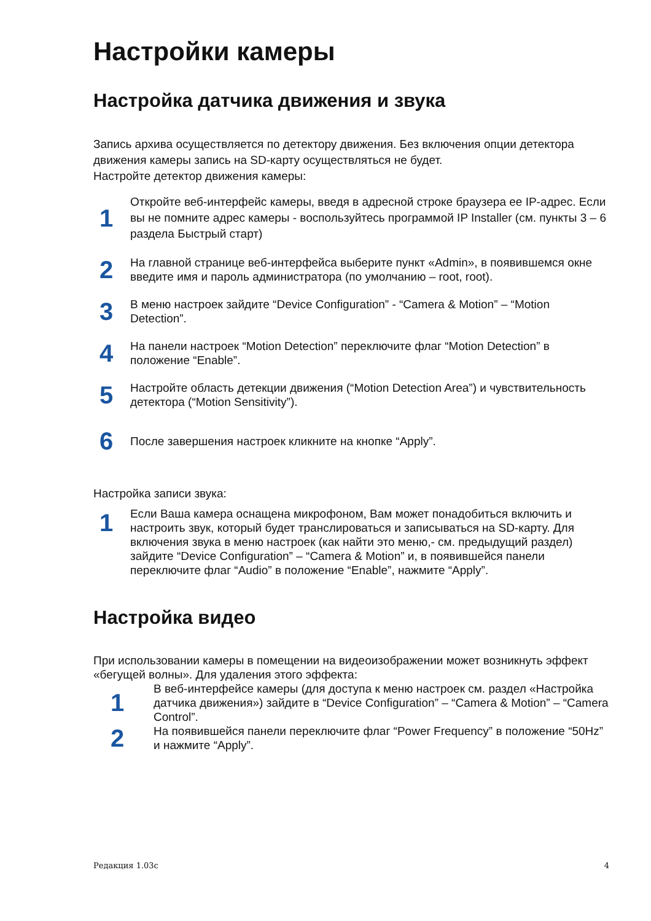Настройки камеры
Настройка датчика движения и звука
Запись архива осуществляется по детектору движения. Без включения опции детектора движения камеры запись на SD-карту осуществляться не будет.
Настройте детектор движения камеры:
1
Откройте веб-интерфейс камеры, введя в адресной строке браузера ее IP-адрес. Если вы не помните адрес камеры - воспользуйтесь программой IP Installer (см. пункты 3 – 6 раздела Быстрый старт)
2
На главной странице веб-интерфейса выберите пункт «Admin», в появившемся окне введите имя и пароль администратора (по умолчанию – root, root).
3
В меню настроек зайдите “Device Configuration” - “Camera & Motion” – “Motion Detection”.
4
На панели настроек “Motion Detection” переключите флаг “Motion Detection” в положение “Enable”.
5
Настройте область детекции движения (“Motion Detection Area”) и чувствительность детектора (“Motion Sensitivity”).
6
После завершения настроек кликните на кнопке “Apply”.
Настройка записи звука:
1
Если Ваша камера оснащена микрофоном, Вам может понадобиться включить и настроить звук, который будет транслироваться и записываться на SD-карту. Для включения звука в меню настроек (как найти это меню,- см. предыдущий раздел) зайдите “Device Configuration” – “Camera & Motion” и, в появившейся панели переключите флаг “Audio” в положение “Enable”, нажмите “Apply”.
Настройка видео
При использовании камеры в помещении на видеоизображении может возникнуть эффект «бегущей волны». Для удаления этого эффекта:
1
В веб-интерфейсе камеры (для доступа к меню настроек см. раздел «Настройка датчика движения») зайдите в “Device Configuration” – “Camera & Motion” – “Camera Control”.
2
На появившейся панели переключите флаг “Power Frequency” в положение “50Hz” и нажмите “Apply”.
Редакция 1.03с 4